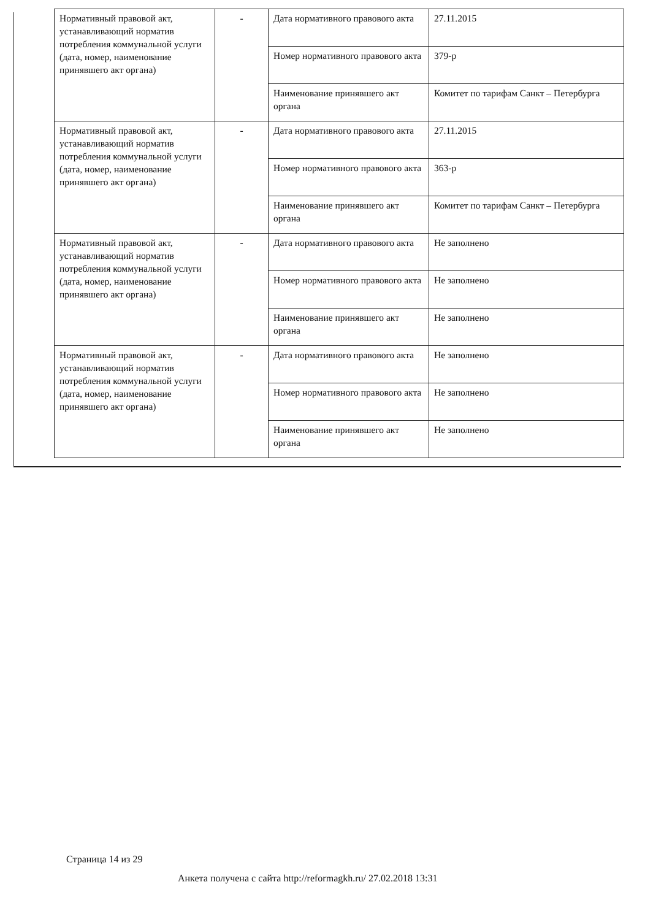| Нормативный правовой акт, устанавливающий норматив потребления коммунальной услуги (дата, номер, наименование принявшего акт органа) | - | Дата нормативного правового акта | 27.11.2015 |
| | | Номер нормативного правового акта | 379-р |
| | | Наименование принявшего акт органа | Комитет по тарифам Санкт – Петербурга |
| Нормативный правовой акт, устанавливающий норматив потребления коммунальной услуги (дата, номер, наименование принявшего акт органа) | - | Дата нормативного правового акта | 27.11.2015 |
| | | Номер нормативного правового акта | 363-р |
| | | Наименование принявшего акт органа | Комитет по тарифам Санкт – Петербурга |
| Нормативный правовой акт, устанавливающий норматив потребления коммунальной услуги (дата, номер, наименование принявшего акт органа) | - | Дата нормативного правового акта | Не заполнено |
| | | Номер нормативного правового акта | Не заполнено |
| | | Наименование принявшего акт органа | Не заполнено |
| Нормативный правовой акт, устанавливающий норматив потребления коммунальной услуги (дата, номер, наименование принявшего акт органа) | - | Дата нормативного правового акта | Не заполнено |
| | | Номер нормативного правового акта | Не заполнено |
| | | Наименование принявшего акт органа | Не заполнено |
Страница 14 из 29
Анкета получена с сайта http://reformagkh.ru/ 27.02.2018 13:31